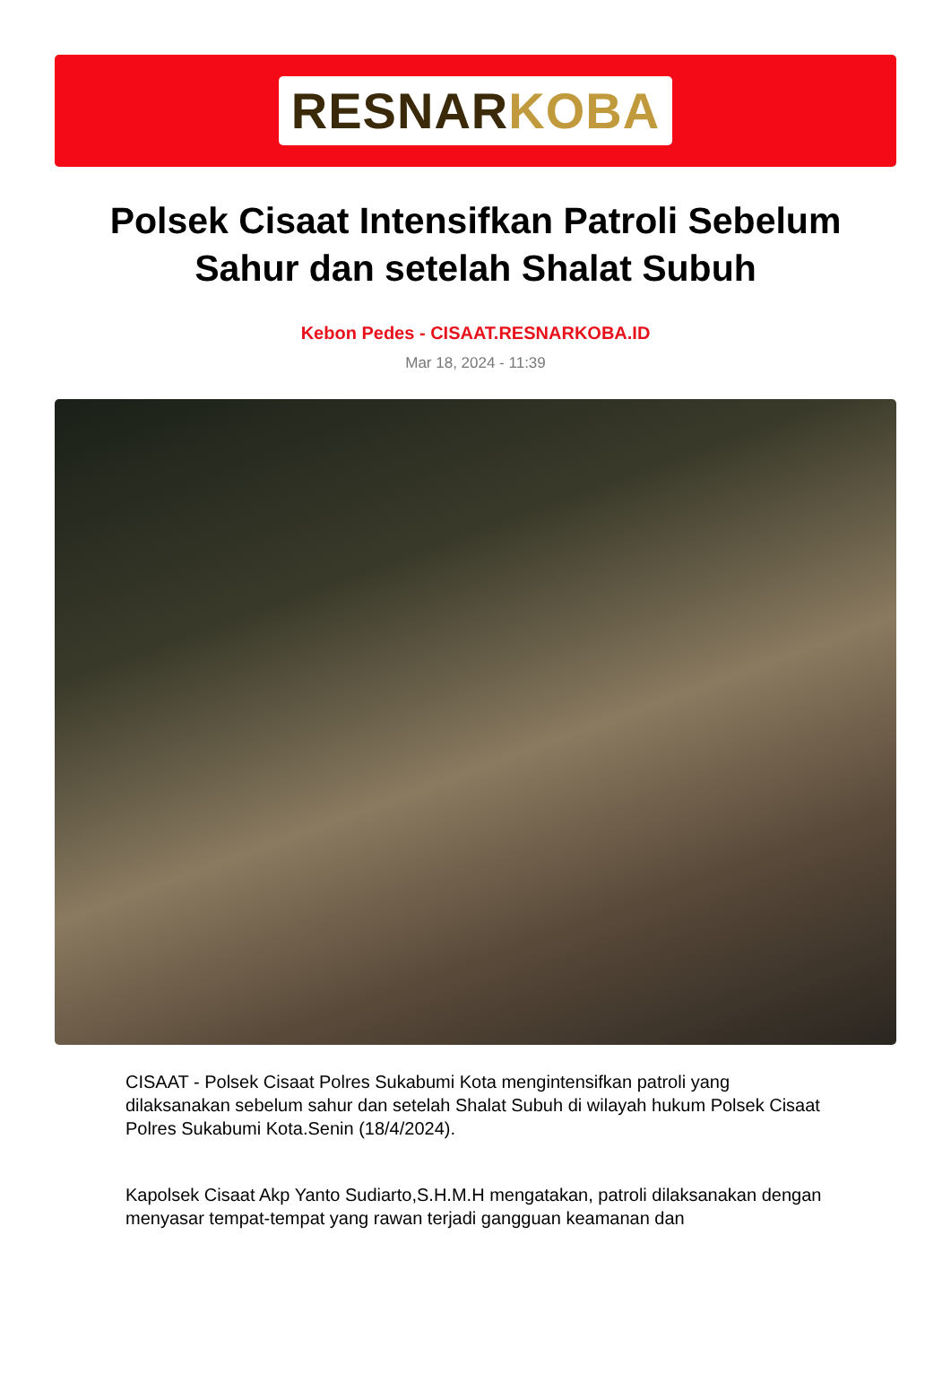RESNARKOBA
Polsek Cisaat Intensifkan Patroli Sebelum Sahur dan setelah Shalat Subuh
Kebon Pedes - CISAAT.RESNARKOBA.ID
Mar 18, 2024 - 11:39
CISAAT - Polsek Cisaat Polres Sukabumi Kota mengintensifkan patroli yang dilaksanakan sebelum sahur dan setelah Shalat Subuh di wilayah hukum Polsek Cisaat Polres Sukabumi Kota.Senin (18/4/2024).
Kapolsek Cisaat Akp Yanto Sudiarto,S.H.M.H mengatakan, patroli dilaksanakan dengan menyasar tempat-tempat yang rawan terjadi gangguan keamanan dan